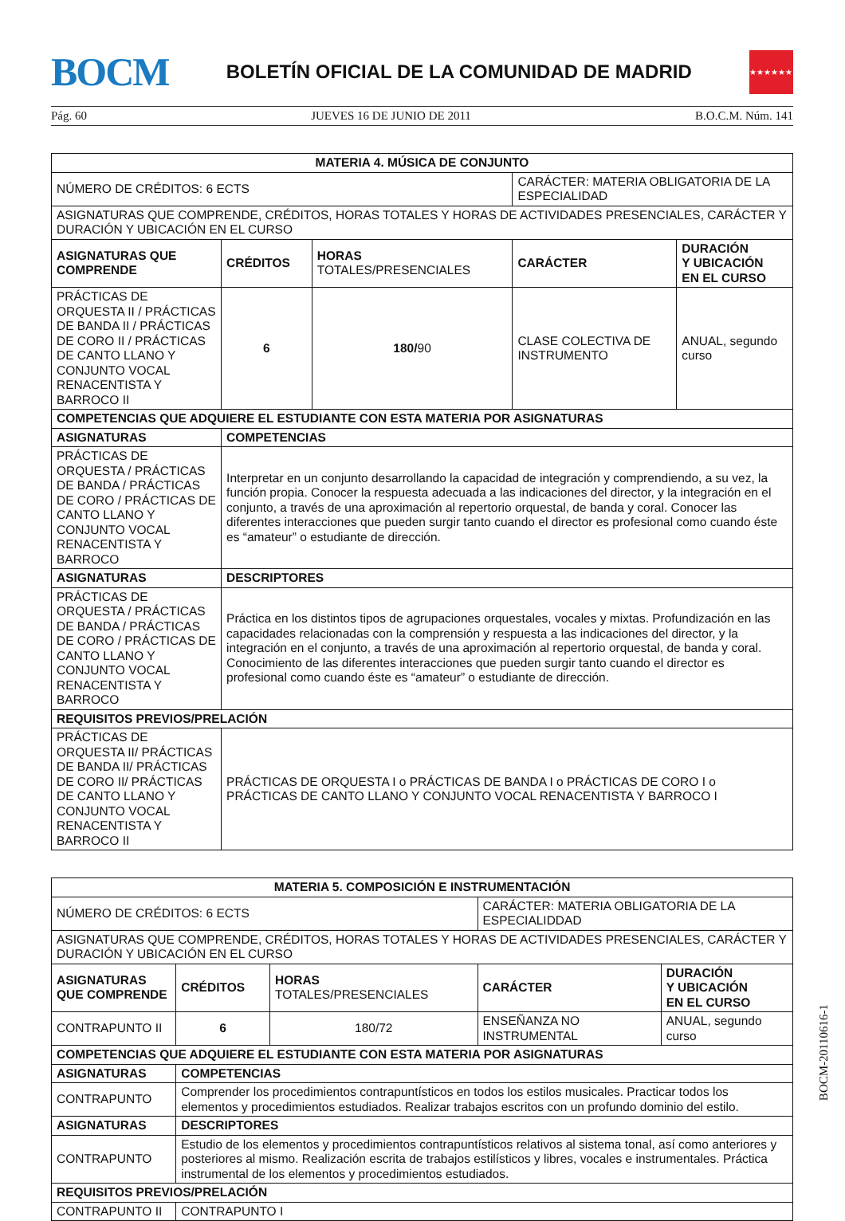BOCM
BOLETÍN OFICIAL DE LA COMUNIDAD DE MADRID
★★★★★★★
Pág. 60 JUEVES 16 DE JUNIO DE 2011 B.O.C.M. Núm. 141
| MATERIA 4. MÚSICA DE CONJUNTO | | | | |
| --- | --- | --- | --- | --- |
| NÚMERO DE CRÉDITOS: 6 ECTS | | | CARÁCTER: MATERIA OBLIGATORIA DE LA ESPECIALIDAD | |
| ASIGNATURAS QUE COMPRENDE, CRÉDITOS, HORAS TOTALES Y HORAS DE ACTIVIDADES PRESENCIALES, CARÁCTER Y DURACIÓN Y UBICACIÓN EN EL CURSO | | | | |
| ASIGNATURAS QUE COMPRENDE | CRÉDITOS | HORAS TOTALES/PRESENCIALES | CARÁCTER | DURACIÓN Y UBICACIÓN EN EL CURSO |
| PRÁCTICAS DE ORQUESTA II / PRÁCTICAS DE BANDA II / PRÁCTICAS DE CORO II / PRÁCTICAS DE CANTO LLANO Y CONJUNTO VOCAL RENACENTISTA Y BARROCO II | 6 | 180/ 90 | CLASE COLECTIVA DE INSTRUMENTO | ANUAL, segundo curso |
| COMPETENCIAS QUE ADQUIERE EL ESTUDIANTE CON ESTA MATERIA POR ASIGNATURAS | | | | |
| ASIGNATURAS | COMPETENCIAS | | | |
| PRÁCTICAS DE ORQUESTA / PRÁCTICAS DE BANDA / PRÁCTICAS DE CORO / PRÁCTICAS DE CANTO LLANO Y CONJUNTO VOCAL RENACENTISTA Y BARROCO | Interpretar en un conjunto desarrollando la capacidad de integración y comprendiendo, a su vez, la función propia. Conocer la respuesta adecuada a las indicaciones del director, y la integración en el conjunto, a través de una aproximación al repertorio orquestal, de banda y coral. Conocer las diferentes interacciones que pueden surgir tanto cuando el director es profesional como cuando éste es “amateur” o estudiante de dirección. | | | |
| ASIGNATURAS | DESCRIPTORES | | | |
| PRÁCTICAS DE ORQUESTA / PRÁCTICAS DE BANDA / PRÁCTICAS DE CORO / PRÁCTICAS DE CANTO LLANO Y CONJUNTO VOCAL RENACENTISTA Y BARROCO | Práctica en los distintos tipos de agrupaciones orquestales, vocales y mixtas. Profundización en las capacidades relacionadas con la comprensión y respuesta a las indicaciones del director, y la integración en el conjunto, a través de una aproximación al repertorio orquestal, de banda y coral. Conocimiento de las diferentes interacciones que pueden surgir tanto cuando el director es profesional como cuando éste es “amateur” o estudiante de dirección. | | | |
| REQUISITOS PREVIOS/PRELACIÓN | | | | |
| PRÁCTICAS DE ORQUESTA II/ PRÁCTICAS DE BANDA II/ PRÁCTICAS DE CORO II/ PRÁCTICAS DE CANTO LLANO Y CONJUNTO VOCAL RENACENTISTA Y BARROCO II | PRÁCTICAS DE ORQUESTA I o PRÁCTICAS DE BANDA I o PRÁCTICAS DE CORO I o PRÁCTICAS DE CANTO LLANO Y CONJUNTO VOCAL RENACENTISTA Y BARROCO I | | | |
| MATERIA 5. COMPOSICIÓN E INSTRUMENTACIÓN | | | | |
| --- | --- | --- | --- | --- |
| NÚMERO DE CRÉDITOS: 6 ECTS | | | CARÁCTER: MATERIA OBLIGATORIA DE LA ESPECIALIDDAD | |
| ASIGNATURAS QUE COMPRENDE, CRÉDITOS, HORAS TOTALES Y HORAS DE ACTIVIDADES PRESENCIALES, CARÁCTER Y DURACIÓN Y UBICACIÓN EN EL CURSO | | | | |
| ASIGNATURAS QUE COMPRENDE | CRÉDITOS | HORAS TOTALES/PRESENCIALES | CARÁCTER | DURACIÓN Y UBICACIÓN EN EL CURSO |
| CONTRAPUNTO II | 6 | 180/72 | ENSEÑANZA NO INSTRUMENTAL | ANUAL, segundo curso |
| COMPETENCIAS QUE ADQUIERE EL ESTUDIANTE CON ESTA MATERIA POR ASIGNATURAS | | | | |
| ASIGNATURAS | COMPETENCIAS | | | |
| CONTRAPUNTO | Comprender los procedimientos contrapuntísticos en todos los estilos musicales. Practicar todos los elementos y procedimientos estudiados. Realizar trabajos escritos con un profundo dominio del estilo. | | | |
| ASIGNATURAS | DESCRIPTORES | | | |
| CONTRAPUNTO | Estudio de los elementos y procedimientos contrapuntísticos relativos al sistema tonal, así como anteriores y posteriores al mismo. Realización escrita de trabajos estilísticos y libres, vocales e instrumentales. Práctica instrumental de los elementos y procedimientos estudiados. | | | |
| REQUISITOS PREVIOS/PRELACIÓN | | | | |
| CONTRAPUNTO II | CONTRAPUNTO I | | | |
BOCM-20110616-1